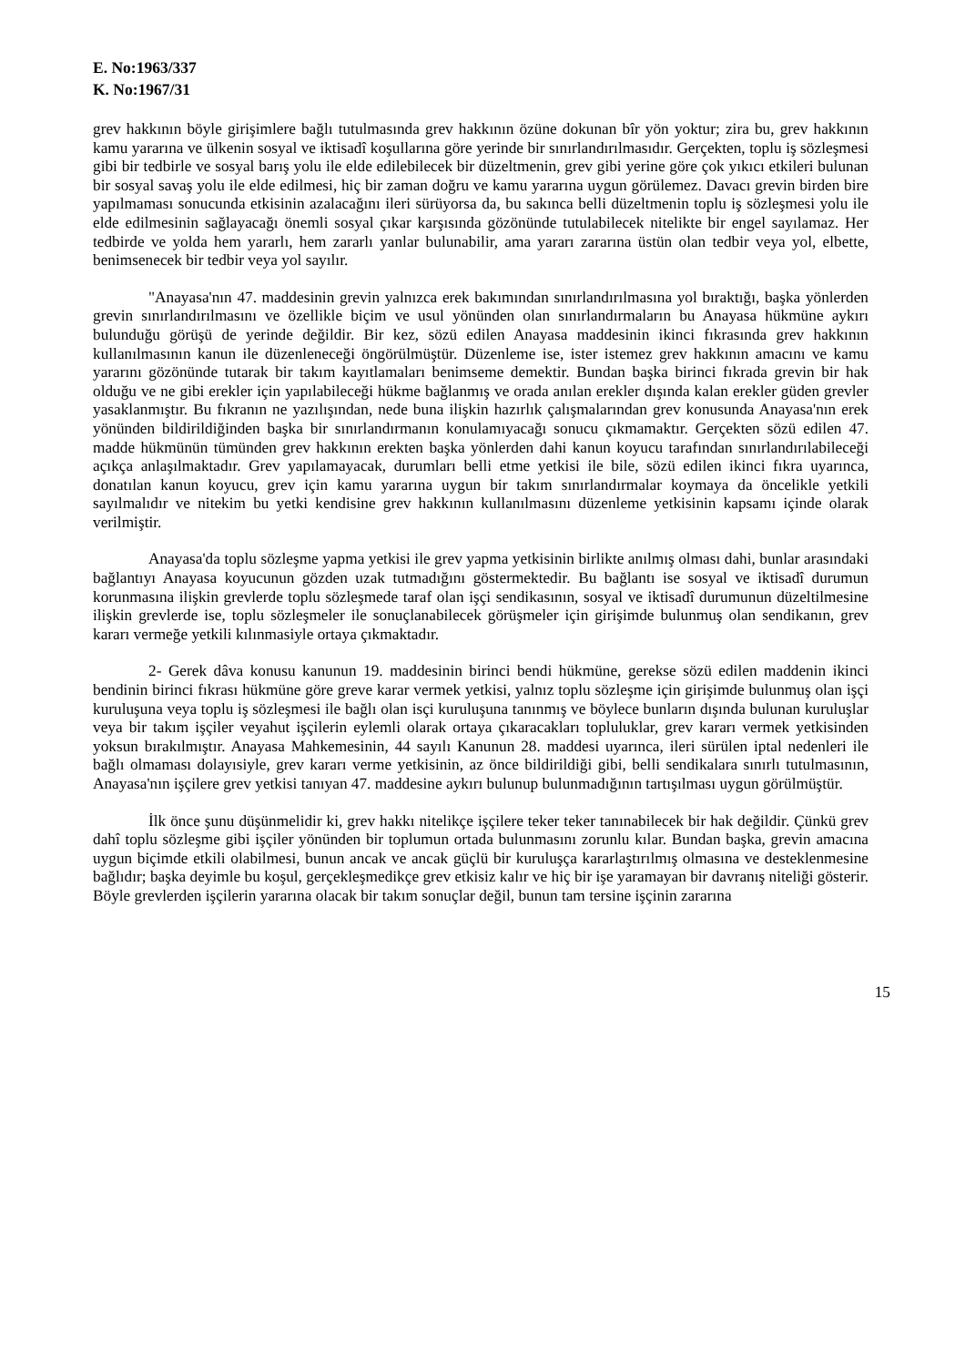E. No:1963/337
K. No:1967/31
grev hakkının böyle girişimlere bağlı tutulmasında grev hakkının özüne dokunan bîr yön yoktur; zira bu, grev hakkının kamu yararına ve ülkenin sosyal ve iktisadî koşullarına göre yerinde bir sınırlandırılmasıdır. Gerçekten, toplu iş sözleşmesi gibi bir tedbirle ve sosyal barış yolu ile elde edilebilecek bir düzeltmenin, grev gibi yerine göre çok yıkıcı etkileri bulunan bir sosyal savaş yolu ile elde edilmesi, hiç bir zaman doğru ve kamu yararına uygun görülemez. Davacı grevin birden bire yapılmaması sonucunda etkisinin azalacağını ileri sürüyorsa da, bu sakınca belli düzeltmenin toplu iş sözleşmesi yolu ile elde edilmesinin sağlayacağı önemli sosyal çıkar karşısında gözönünde tutulabilecek nitelikte bir engel sayılamaz. Her tedbirde ve yolda hem yararlı, hem zararlı yanlar bulunabilir, ama yararı zararına üstün olan tedbir veya yol, elbette, benimsenecek bir tedbir veya yol sayılır.
"Anayasa'nın 47. maddesinin grevin yalnızca erek bakımından sınırlandırılmasına yol bıraktığı, başka yönlerden grevin sınırlandırılmasını ve özellikle biçim ve usul yönünden olan sınırlandırmaların bu Anayasa hükmüne aykırı bulunduğu görüşü de yerinde değildir. Bir kez, sözü edilen Anayasa maddesinin ikinci fıkrasında grev hakkının kullanılmasının kanun ile düzenleneceği öngörülmüştür. Düzenleme ise, ister istemez grev hakkının amacını ve kamu yararını gözönünde tutarak bir takım kayıtlamaları benimseme demektir. Bundan başka birinci fıkrada grevin bir hak olduğu ve ne gibi erekler için yapılabileceği hükme bağlanmış ve orada anılan erekler dışında kalan erekler güden grevler yasaklanmıştır. Bu fıkranın ne yazılışından, nede buna ilişkin hazırlık çalışmalarından grev konusunda Anayasa'nın erek yönünden bildirildiğinden başka bir sınırlandırmanın konulamıyacağı sonucu çıkmamaktır. Gerçekten sözü edilen 47. madde hükmünün tümünden grev hakkının erekten başka yönlerden dahi kanun koyucu tarafından sınırlandırılabileceği açıkça anlaşılmaktadır. Grev yapılamayacak, durumları belli etme yetkisi ile bile, sözü edilen ikinci fıkra uyarınca, donatılan kanun koyucu, grev için kamu yararına uygun bir takım sınırlandırmalar koymaya da öncelikle yetkili sayılmalıdır ve nitekim bu yetki kendisine grev hakkının kullanılmasını düzenleme yetkisinin kapsamı içinde olarak verilmiştir.
Anayasa'da toplu sözleşme yapma yetkisi ile grev yapma yetkisinin birlikte anılmış olması dahi, bunlar arasındaki bağlantıyı Anayasa koyucunun gözden uzak tutmadığını göstermektedir. Bu bağlantı ise sosyal ve iktisadî durumun korunmasına ilişkin grevlerde toplu sözleşmede taraf olan işçi sendikasının, sosyal ve iktisadî durumunun düzeltilmesine ilişkin grevlerde ise, toplu sözleşmeler ile sonuçlanabilecek görüşmeler için girişimde bulunmuş olan sendikanın, grev kararı vermeğe yetkili kılınmasiyle ortaya çıkmaktadır.
2- Gerek dâva konusu kanunun 19. maddesinin birinci bendi hükmüne, gerekse sözü edilen maddenin ikinci bendinin birinci fıkrası hükmüne göre greve karar vermek yetkisi, yalnız toplu sözleşme için girişimde bulunmuş olan işçi kuruluşuna veya toplu iş sözleşmesi ile bağlı olan isçi kuruluşuna tanınmış ve böylece bunların dışında bulunan kuruluşlar veya bir takım işçiler veyahut işçilerin eylemli olarak ortaya çıkaracakları topluluklar, grev kararı vermek yetkisinden yoksun bırakılmıştır. Anayasa Mahkemesinin, 44 sayılı Kanunun 28. maddesi uyarınca, ileri sürülen iptal nedenleri ile bağlı olmaması dolayısiyle, grev kararı verme yetkisinin, az önce bildirildiği gibi, belli sendikalara sınırlı tutulmasının, Anayasa'nın işçilere grev yetkisi tanıyan 47. maddesine aykırı bulunup bulunmadığının tartışılması uygun görülmüştür.
İlk önce şunu düşünmelidir ki, grev hakkı nitelikçe işçilere teker teker tanınabilecek bir hak değildir. Çünkü grev dahî toplu sözleşme gibi işçiler yönünden bir toplumun ortada bulunmasını zorunlu kılar. Bundan başka, grevin amacına uygun biçimde etkili olabilmesi, bunun ancak ve ancak güçlü bir kuruluşça kararlaştırılmış olmasına ve desteklenmesine bağlıdır; başka deyimle bu koşul, gerçekleşmedikçe grev etkisiz kalır ve hiç bir işe yaramayan bir davranış niteliği gösterir. Böyle grevlerden işçilerin yararına olacak bir takım sonuçlar değil, bunun tam tersine işçinin zararına
15